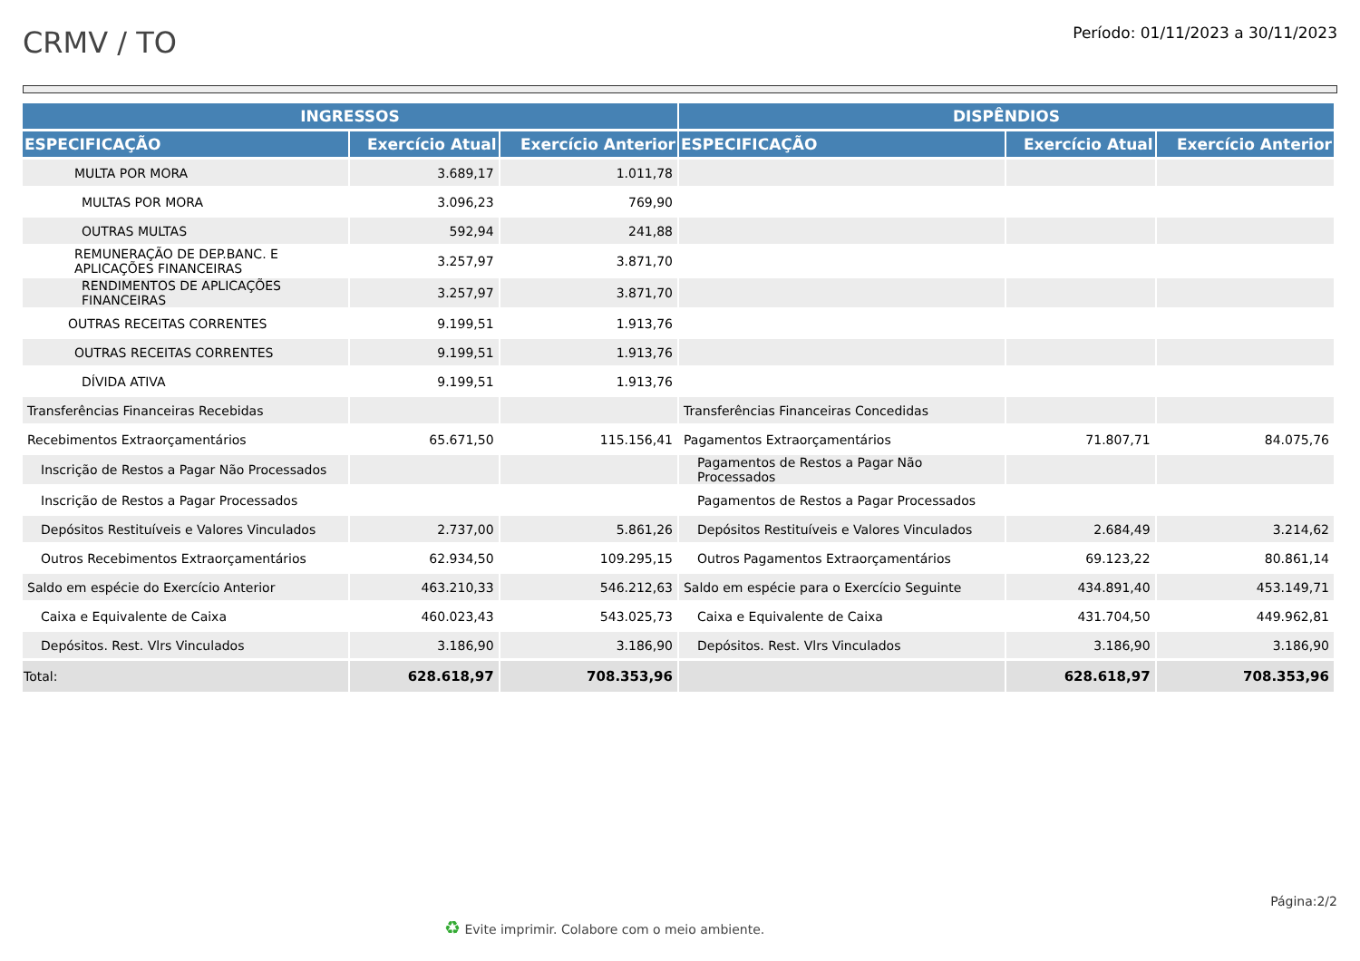CRMV / TO
Período: 01/11/2023 a 30/11/2023
| INGRESSOS | | | DISPÊNDIOS | | |
| --- | --- | --- | --- | --- | --- |
| ESPECIFICAÇÃO | Exercício Atual | Exercício Anterior | ESPECIFICAÇÃO | Exercício Atual | Exercício Anterior |
| MULTA POR MORA | 3.689,17 | 1.011,78 | | | |
| MULTAS POR MORA | 3.096,23 | 769,90 | | | |
| OUTRAS MULTAS | 592,94 | 241,88 | | | |
| REMUNERAÇÃO DE DEP.BANC. E APLICAÇÕES FINANCEIRAS | 3.257,97 | 3.871,70 | | | |
| RENDIMENTOS DE APLICAÇÕES FINANCEIRAS | 3.257,97 | 3.871,70 | | | |
| OUTRAS RECEITAS CORRENTES | 9.199,51 | 1.913,76 | | | |
| OUTRAS RECEITAS CORRENTES | 9.199,51 | 1.913,76 | | | |
| DÍVIDA ATIVA | 9.199,51 | 1.913,76 | | | |
| Transferências Financeiras Recebidas | | | Transferências Financeiras Concedidas | | |
| Recebimentos Extraorçamentários | 65.671,50 | 115.156,41 | Pagamentos Extraorçamentários | 71.807,71 | 84.075,76 |
| Inscrição de Restos a Pagar Não Processados | | | Pagamentos de Restos a Pagar Não Processados | | |
| Inscrição de Restos a Pagar Processados | | | Pagamentos de Restos a Pagar Processados | | |
| Depósitos Restituíveis e Valores Vinculados | 2.737,00 | 5.861,26 | Depósitos Restituíveis e Valores Vinculados | 2.684,49 | 3.214,62 |
| Outros Recebimentos Extraorçamentários | 62.934,50 | 109.295,15 | Outros Pagamentos Extraorçamentários | 69.123,22 | 80.861,14 |
| Saldo em espécie do Exercício Anterior | 463.210,33 | 546.212,63 | Saldo em espécie para o Exercício Seguinte | 434.891,40 | 453.149,71 |
| Caixa e Equivalente de Caixa | 460.023,43 | 543.025,73 | Caixa e Equivalente de Caixa | 431.704,50 | 449.962,81 |
| Depósitos. Rest. Vlrs Vinculados | 3.186,90 | 3.186,90 | Depósitos. Rest. Vlrs Vinculados | 3.186,90 | 3.186,90 |
| Total: | 628.618,97 | 708.353,96 | | 628.618,97 | 708.353,96 |
Página:2/2
♻ Evite imprimir. Colabore com o meio ambiente.